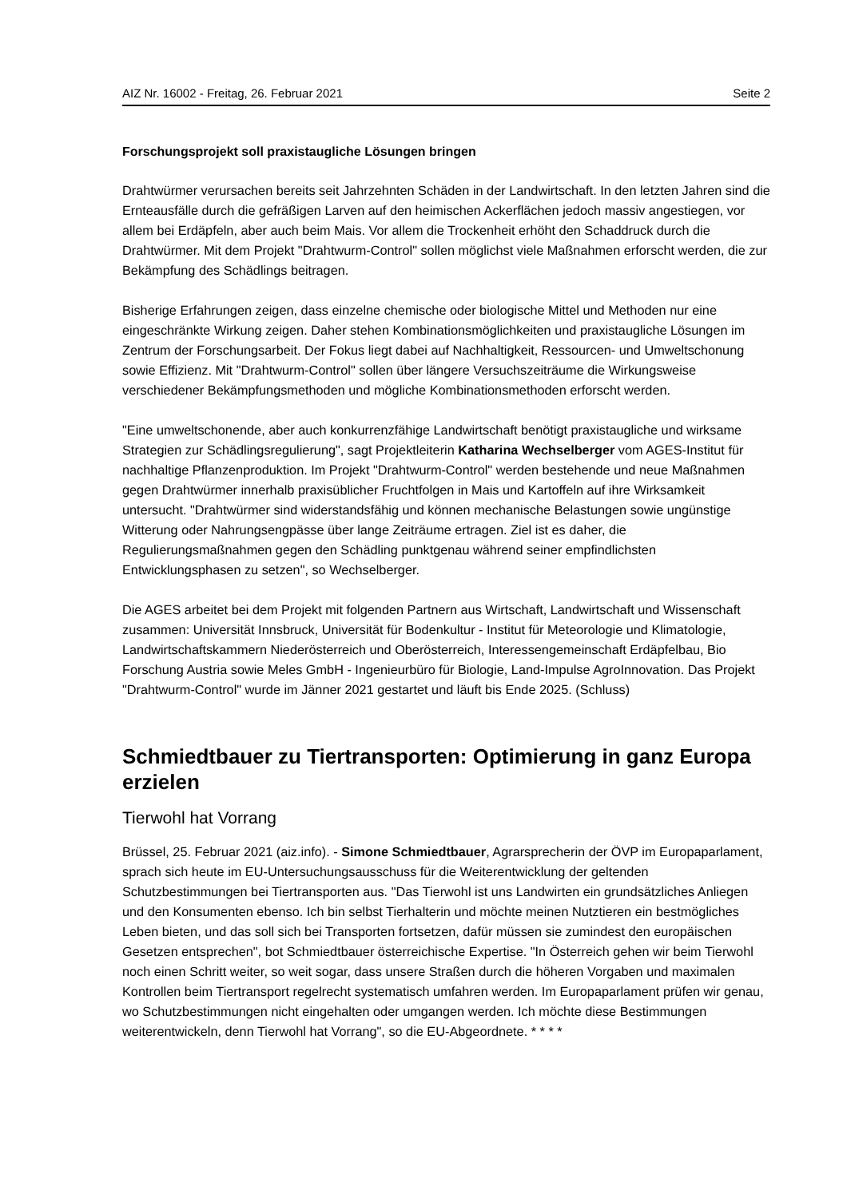AIZ Nr. 16002 - Freitag, 26. Februar 2021 Seite 2
Forschungsprojekt soll praxistaugliche Lösungen bringen
Drahtwürmer verursachen bereits seit Jahrzehnten Schäden in der Landwirtschaft. In den letzten Jahren sind die Ernteausfälle durch die gefräßigen Larven auf den heimischen Ackerflächen jedoch massiv angestiegen, vor allem bei Erdäpfeln, aber auch beim Mais. Vor allem die Trockenheit erhöht den Schaddruck durch die Drahtwürmer. Mit dem Projekt "Drahtwurm-Control" sollen möglichst viele Maßnahmen erforscht werden, die zur Bekämpfung des Schädlings beitragen.
Bisherige Erfahrungen zeigen, dass einzelne chemische oder biologische Mittel und Methoden nur eine eingeschränkte Wirkung zeigen. Daher stehen Kombinationsmöglichkeiten und praxistaugliche Lösungen im Zentrum der Forschungsarbeit. Der Fokus liegt dabei auf Nachhaltigkeit, Ressourcen- und Umweltschonung sowie Effizienz. Mit "Drahtwurm-Control" sollen über längere Versuchszeiträume die Wirkungsweise verschiedener Bekämpfungsmethoden und mögliche Kombinationsmethoden erforscht werden.
"Eine umweltschonende, aber auch konkurrenzfähige Landwirtschaft benötigt praxistaugliche und wirksame Strategien zur Schädlingsregulierung", sagt Projektleiterin Katharina Wechselberger vom AGES-Institut für nachhaltige Pflanzenproduktion. Im Projekt "Drahtwurm-Control" werden bestehende und neue Maßnahmen gegen Drahtwürmer innerhalb praxisüblicher Fruchtfolgen in Mais und Kartoffeln auf ihre Wirksamkeit untersucht. "Drahtwürmer sind widerstandsfähig und können mechanische Belastungen sowie ungünstige Witterung oder Nahrungsengpässe über lange Zeiträume ertragen. Ziel ist es daher, die Regulierungsmaßnahmen gegen den Schädling punktgenau während seiner empfindlichsten Entwicklungsphasen zu setzen", so Wechselberger.
Die AGES arbeitet bei dem Projekt mit folgenden Partnern aus Wirtschaft, Landwirtschaft und Wissenschaft zusammen: Universität Innsbruck, Universität für Bodenkultur - Institut für Meteorologie und Klimatologie, Landwirtschaftskammern Niederösterreich und Oberösterreich, Interessengemeinschaft Erdäpfelbau, Bio Forschung Austria sowie Meles GmbH - Ingenieurbüro für Biologie, Land-Impulse AgroInnovation. Das Projekt "Drahtwurm-Control" wurde im Jänner 2021 gestartet und läuft bis Ende 2025. (Schluss)
Schmiedtbauer zu Tiertransporten: Optimierung in ganz Europa erzielen
Tierwohl hat Vorrang
Brüssel, 25. Februar 2021 (aiz.info). - Simone Schmiedtbauer, Agrarsprecherin der ÖVP im Europaparlament, sprach sich heute im EU-Untersuchungsausschuss für die Weiterentwicklung der geltenden Schutzbestimmungen bei Tiertransporten aus. "Das Tierwohl ist uns Landwirten ein grundsätzliches Anliegen und den Konsumenten ebenso. Ich bin selbst Tierhalterin und möchte meinen Nutztieren ein bestmögliches Leben bieten, und das soll sich bei Transporten fortsetzen, dafür müssen sie zumindest den europäischen Gesetzen entsprechen", bot Schmiedtbauer österreichische Expertise. "In Österreich gehen wir beim Tierwohl noch einen Schritt weiter, so weit sogar, dass unsere Straßen durch die höheren Vorgaben und maximalen Kontrollen beim Tiertransport regelrecht systematisch umfahren werden. Im Europaparlament prüfen wir genau, wo Schutzbestimmungen nicht eingehalten oder umgangen werden. Ich möchte diese Bestimmungen weiterentwickeln, denn Tierwohl hat Vorrang", so die EU-Abgeordnete. * * * *